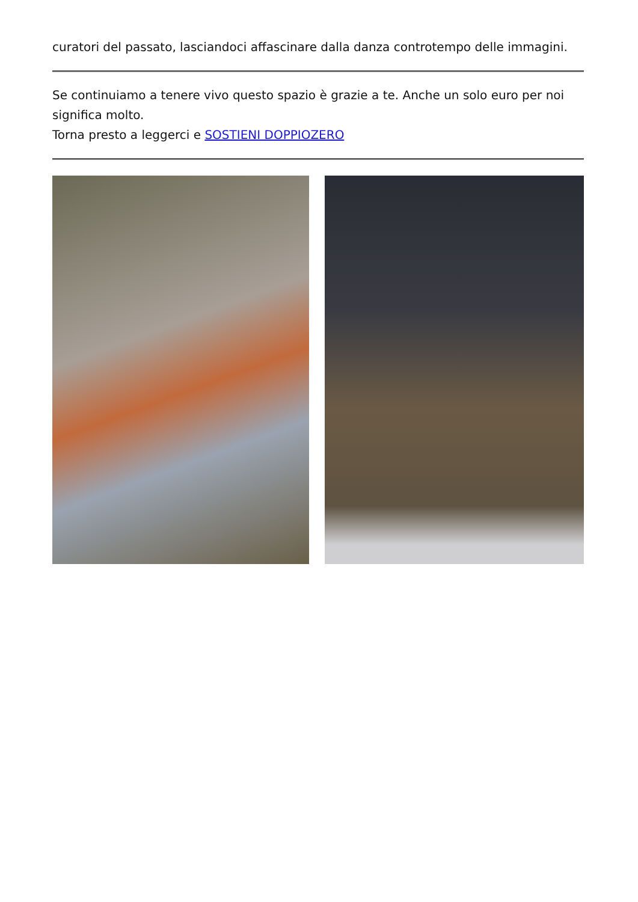curatori del passato, lasciandoci affascinare dalla danza controtempo delle immagini.
Se continuiamo a tenere vivo questo spazio è grazie a te. Anche un solo euro per noi significa molto.
Torna presto a leggerci e SOSTIENI DOPPIOZERO